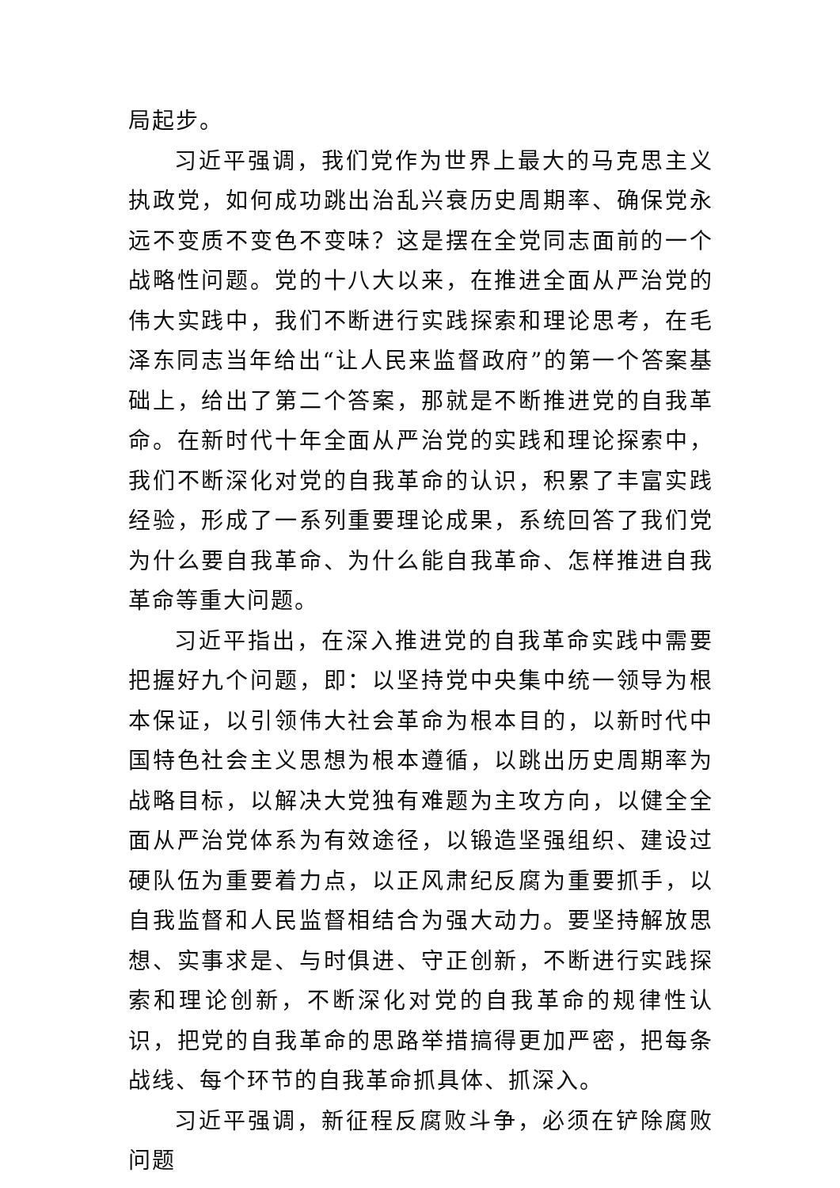局起步。
习近平强调，我们党作为世界上最大的马克思主义执政党，如何成功跳出治乱兴衰历史周期率、确保党永远不变质不变色不变味？这是摆在全党同志面前的一个战略性问题。党的十八大以来，在推进全面从严治党的伟大实践中，我们不断进行实践探索和理论思考，在毛泽东同志当年给出“让人民来监督政府”的第一个答案基础上，给出了第二个答案，那就是不断推进党的自我革命。在新时代十年全面从严治党的实践和理论探索中，我们不断深化对党的自我革命的认识，积累了丰富实践经验，形成了一系列重要理论成果，系统回答了我们党为什么要自我革命、为什么能自我革命、怎样推进自我革命等重大问题。
习近平指出，在深入推进党的自我革命实践中需要把握好九个问题，即：以坚持党中央集中统一领导为根本保证，以引领伟大社会革命为根本目的，以新时代中国特色社会主义思想为根本遵循，以跳出历史周期率为战略目标，以解决大党独有难题为主攻方向，以健全全面从严治党体系为有效途径，以锻造坚强组织、建设过硬队伍为重要着力点，以正风肃纪反腐为重要抓手，以自我监督和人民监督相结合为强大动力。要坚持解放思想、实事求是、与时俱进、守正创新，不断进行实践探索和理论创新，不断深化对党的自我革命的规律性认识，把党的自我革命的思路举措搞得更加严密，把每条战线、每个环节的自我革命抓具体、抓深入。
习近平强调，新征程反腐败斗争，必须在铲除腐败问题